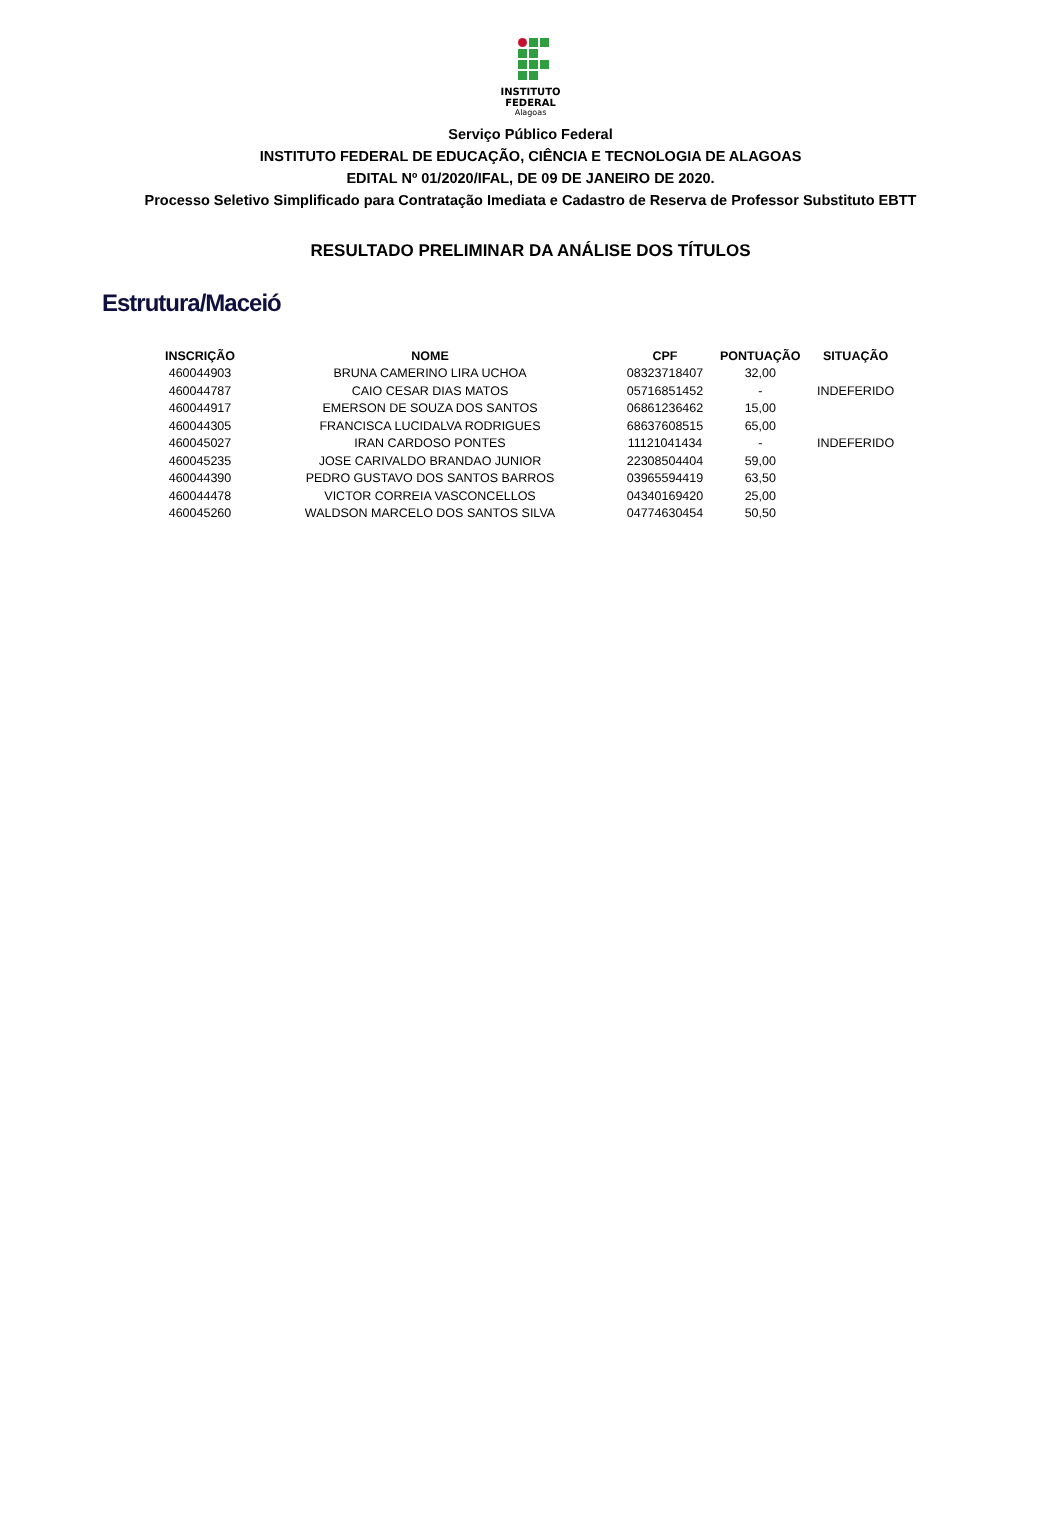INSTITUTO
FEDERAL
Alagoas
Serviço Público Federal
INSTITUTO FEDERAL DE EDUCAÇÃO, CIÊNCIA E TECNOLOGIA DE ALAGOAS
EDITAL Nº 01/2020/IFAL, DE 09 DE JANEIRO DE 2020.
Processo Seletivo Simplificado para Contratação Imediata e Cadastro de Reserva de Professor Substituto EBTT
RESULTADO PRELIMINAR DA ANÁLISE DOS TÍTULOS
Estrutura/Maceió
| INSCRIÇÃO | NOME | CPF | PONTUAÇÃO | SITUAÇÃO |
| --- | --- | --- | --- | --- |
| 460044903 | BRUNA CAMERINO LIRA UCHOA | 08323718407 | 32,00 | |
| 460044787 | CAIO CESAR DIAS MATOS | 05716851452 | - | INDEFERIDO |
| 460044917 | EMERSON DE SOUZA DOS SANTOS | 06861236462 | 15,00 | |
| 460044305 | FRANCISCA LUCIDALVA RODRIGUES | 68637608515 | 65,00 | |
| 460045027 | IRAN CARDOSO PONTES | 11121041434 | - | INDEFERIDO |
| 460045235 | JOSE CARIVALDO BRANDAO JUNIOR | 22308504404 | 59,00 | |
| 460044390 | PEDRO GUSTAVO DOS SANTOS BARROS | 03965594419 | 63,50 | |
| 460044478 | VICTOR CORREIA VASCONCELLOS | 04340169420 | 25,00 | |
| 460045260 | WALDSON MARCELO DOS SANTOS SILVA | 04774630454 | 50,50 | |